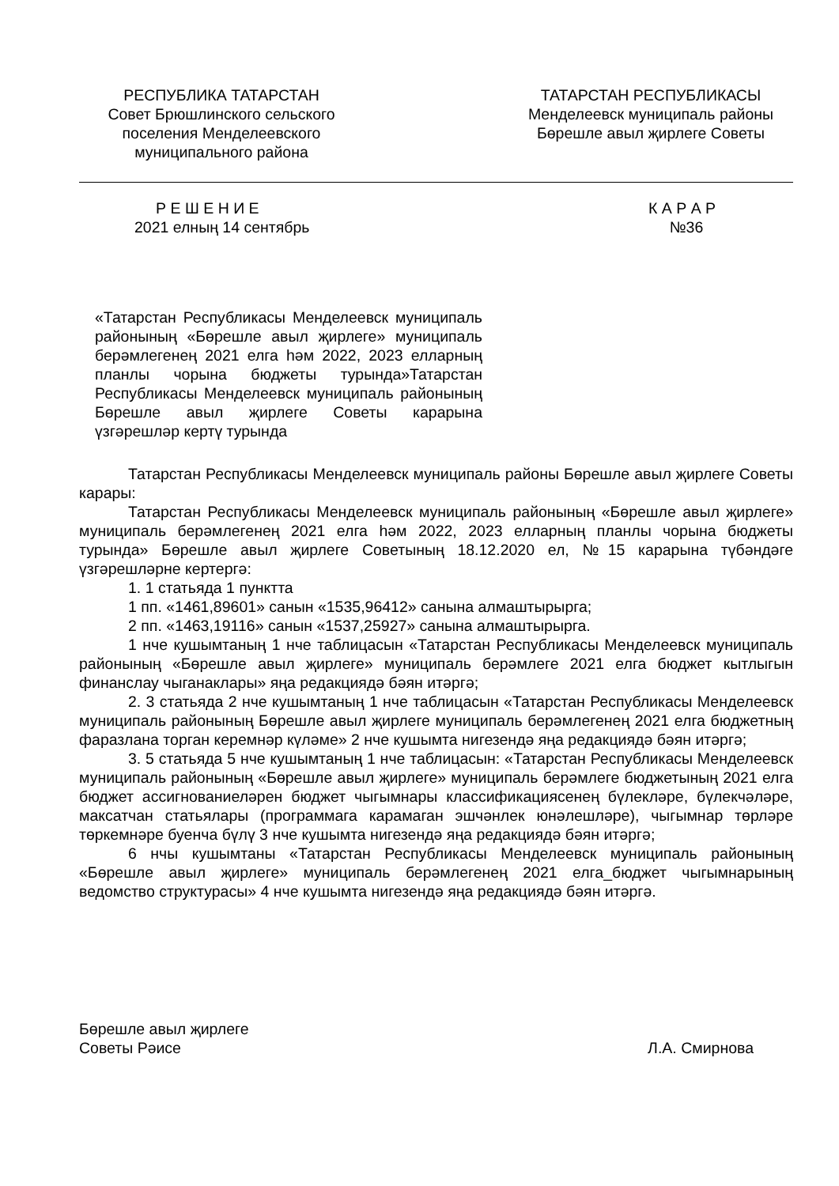РЕСПУБЛИКА ТАТАРСТАН
Совет Брюшлинского сельского поселения Менделеевского муниципального района
ТАТАРСТАН РЕСПУБЛИКАСЫ
Менделеевск муниципаль районы
Бөрешле авыл җирлеге Советы
Р Е Ш Е Н И Е
2021 елның 14 сентябрь
К А Р А Р
№36
«Татарстан Республикасы Менделеевск муниципаль районының «Бөрешле авыл җирлеге» муниципаль берәмлегенең 2021 елга һәм 2022, 2023 елларның планлы чорына бюджеты турында»Татарстан Республикасы Менделеевск муниципаль районының Бөрешле авыл җирлеге Советы карарына үзгәрешләр кертү турында
Татарстан Республикасы Менделеевск муниципаль районы Бөрешле авыл җирлеге Советы карары:
Татарстан Республикасы Менделеевск муниципаль районының «Бөрешле авыл җирлеге» муниципаль берәмлегенең 2021 елга һәм 2022, 2023 елларның планлы чорына бюджеты турында» Бөрешле авыл җирлеге Советының 18.12.2020 ел, №15 карарына түбәндәге үзгәрешләрне кертергә:
1. 1 статьяда 1 пунктта
1 пп. «1461,89601» санын «1535,96412» санына алмаштырырга;
2 пп. «1463,19116» санын «1537,25927» санына алмаштырырга.
1 нче кушымтаның 1 нче таблицасын «Татарстан Республикасы Менделеевск муниципаль районының «Бөрешле авыл җирлеге» муниципаль берәмлеге 2021 елга бюджет кытлыгын финанслау чыганаклары» яңа редакциядә бәян итәргә;
2. 3 статьяда 2 нче кушымтаның 1 нче таблицасын «Татарстан Республикасы Менделеевск муниципаль районының Бөрешле авыл җирлеге муниципаль берәмлегенең 2021 елга бюджетның фаразлана торган керемнәр күләме» 2 нче кушымта нигезендә яңа редакциядә бәян итәргә;
3. 5 статьяда 5 нче кушымтаның 1 нче таблицасын: «Татарстан Республикасы Менделеевск муниципаль районының «Бөрешле авыл җирлеге» муниципаль берәмлеге бюджетының 2021 елга бюджет ассигнованиеләрен бюджет чыгымнары классификациясенең бүлекләре, бүлекчәләре, максатчан статьялары (программага карамаган эшчәнлек юнәлешләре), чыгымнар төрләре төркемнәре буенча бүлү 3 нче кушымта нигезендә яңа редакциядә бәян итәргә;
6 нчы кушымтаны «Татарстан Республикасы Менделеевск муниципаль районының «Бөрешле авыл җирлеге» муниципаль берәмлегенең 2021 елга_бюджет чыгымнарының ведомство структурасы» 4 нче кушымта нигезендә яңа редакциядә бәян итәргә.
Бөрешле авыл җирлеге
Советы Рәисе
Л.А. Смирнова